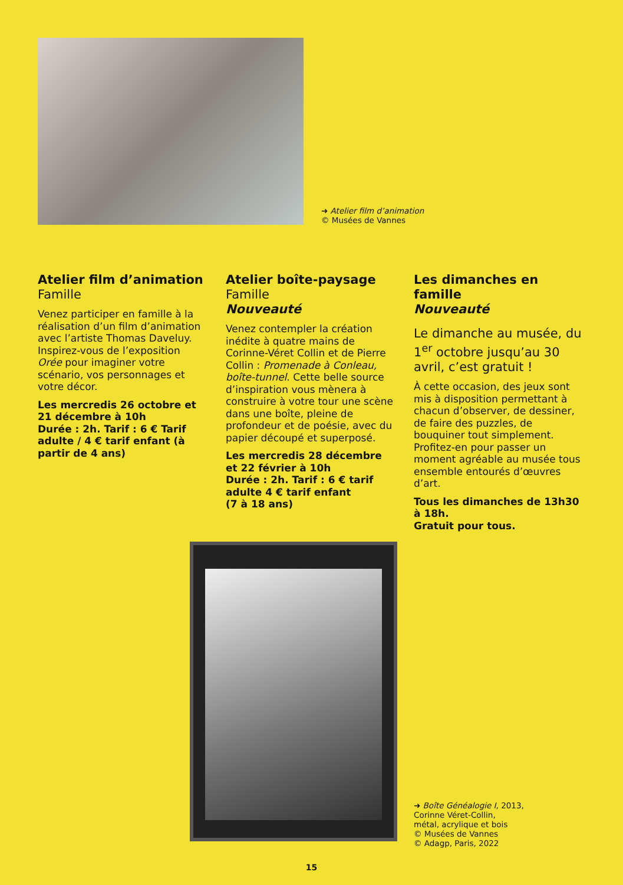➜ Atelier film d’animation
© Musées de Vannes
Atelier film d’animation
Famille
Venez participer en famille à la réalisation d’un film d’animation avec l’artiste Thomas Daveluy. Inspirez-vous de l’exposition Orée pour imaginer votre scénario, vos personnages et votre décor.
Les mercredis 26 octobre et 21 décembre à 10h
Durée : 2h. Tarif : 6 € Tarif adulte / 4 € tarif enfant (à partir de 4 ans)
Atelier boîte-paysage
Famille
Nouveauté
Venez contempler la création inédite à quatre mains de Corinne-Véret Collin et de Pierre Collin : Promenade à Conleau, boîte-tunnel. Cette belle source d’inspiration vous mènera à construire à votre tour une scène dans une boîte, pleine de profondeur et de poésie, avec du papier découpé et superposé.
Les mercredis 28 décembre et 22 février à 10h
Durée : 2h. Tarif : 6 € tarif adulte 4 € tarif enfant
(7 à 18 ans)
Les dimanches en famille
Nouveauté
Le dimanche au musée, du 1<sup>er</sup> octobre jusqu’au 30 avril, c’est gratuit !
À cette occasion, des jeux sont mis à disposition permettant à chacun d’observer, de dessiner, de faire des puzzles, de bouquiner tout simplement.
Profitez-en pour passer un moment agréable au musée tous ensemble entourés d’œuvres d’art.
Tous les dimanches de 13h30 à 18h.
Gratuit pour tous.
➜ Boîte Généalogie I, 2013,
Corinne Véret-Collin,
métal, acrylique et bois
© Musées de Vannes
© Adagp, Paris, 2022
15